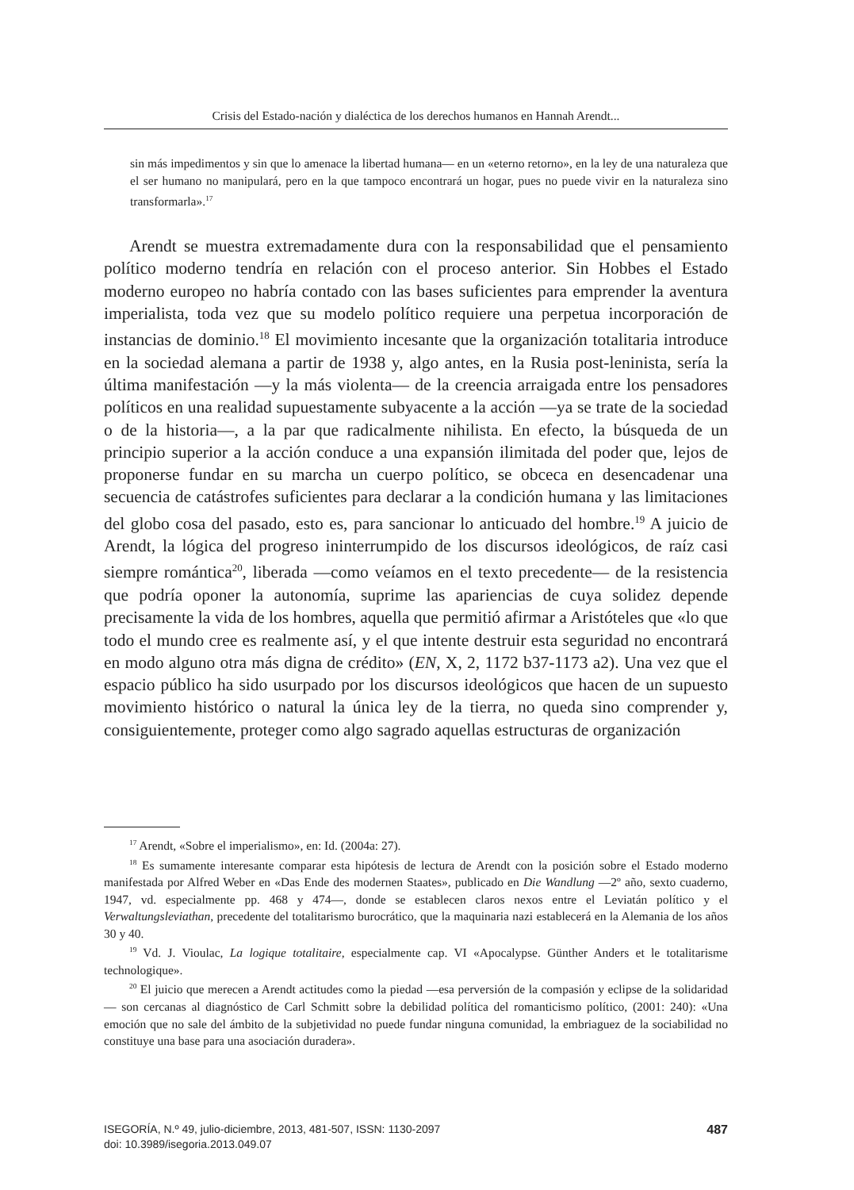Crisis del Estado-nación y dialéctica de los derechos humanos en Hannah Arendt...
sin más impedimentos y sin que lo amenace la libertad humana— en un «eterno retorno», en la ley de una naturaleza que el ser humano no manipulará, pero en la que tampoco encontrará un hogar, pues no puede vivir en la naturaleza sino transformarla».<sup>17</sup>
Arendt se muestra extremadamente dura con la responsabilidad que el pensamiento político moderno tendría en relación con el proceso anterior. Sin Hobbes el Estado moderno europeo no habría contado con las bases suficientes para emprender la aventura imperialista, toda vez que su modelo político requiere una perpetua incorporación de instancias de dominio.<sup>18</sup> El movimiento incesante que la organización totalitaria introduce en la sociedad alemana a partir de 1938 y, algo antes, en la Rusia post-leninista, sería la última manifestación —y la más violenta— de la creencia arraigada entre los pensadores políticos en una realidad supuestamente subyacente a la acción —ya se trate de la sociedad o de la historia—, a la par que radicalmente nihilista. En efecto, la búsqueda de un principio superior a la acción conduce a una expansión ilimitada del poder que, lejos de proponerse fundar en su marcha un cuerpo político, se obceca en desencadenar una secuencia de catástrofes suficientes para declarar a la condición humana y las limitaciones del globo cosa del pasado, esto es, para sancionar lo anticuado del hombre.<sup>19</sup> A juicio de Arendt, la lógica del progreso ininterrumpido de los discursos ideológicos, de raíz casi siempre romántica<sup>20</sup>, liberada —como veíamos en el texto precedente— de la resistencia que podría oponer la autonomía, suprime las apariencias de cuya solidez depende precisamente la vida de los hombres, aquella que permitió afirmar a Aristóteles que «lo que todo el mundo cree es realmente así, y el que intente destruir esta seguridad no encontrará en modo alguno otra más digna de crédito» (EN, X, 2, 1172 b37-1173 a2). Una vez que el espacio público ha sido usurpado por los discursos ideológicos que hacen de un supuesto movimiento histórico o natural la única ley de la tierra, no queda sino comprender y, consiguientemente, proteger como algo sagrado aquellas estructuras de organización
<sup>17</sup> Arendt, «Sobre el imperialismo», en: Id. (2004a: 27).
<sup>18</sup> Es sumamente interesante comparar esta hipótesis de lectura de Arendt con la posición sobre el Estado moderno manifestada por Alfred Weber en «Das Ende des modernen Staates», publicado en Die Wandlung —2º año, sexto cuaderno, 1947, vd. especialmente pp. 468 y 474—, donde se establecen claros nexos entre el Leviatán político y el Verwaltungsleviathan, precedente del totalitarismo burocrático, que la maquinaria nazi establecerá en la Alemania de los años 30 y 40.
<sup>19</sup> Vd. J. Vioulac, La logique totalitaire, especialmente cap. VI «Apocalypse. Günther Anders et le totalitarisme technologique».
<sup>20</sup> El juicio que merecen a Arendt actitudes como la piedad —esa perversión de la compasión y eclipse de la solidaridad— son cercanas al diagnóstico de Carl Schmitt sobre la debilidad política del romanticismo político, (2001: 240): «Una emoción que no sale del ámbito de la subjetividad no puede fundar ninguna comunidad, la embriaguez de la sociabilidad no constituye una base para una asociación duradera».
487 ISEGORÍA, N.º 49, julio-diciembre, 2013, 481-507, ISSN: 1130-2097
doi: 10.3989/isegoria.2013.049.07